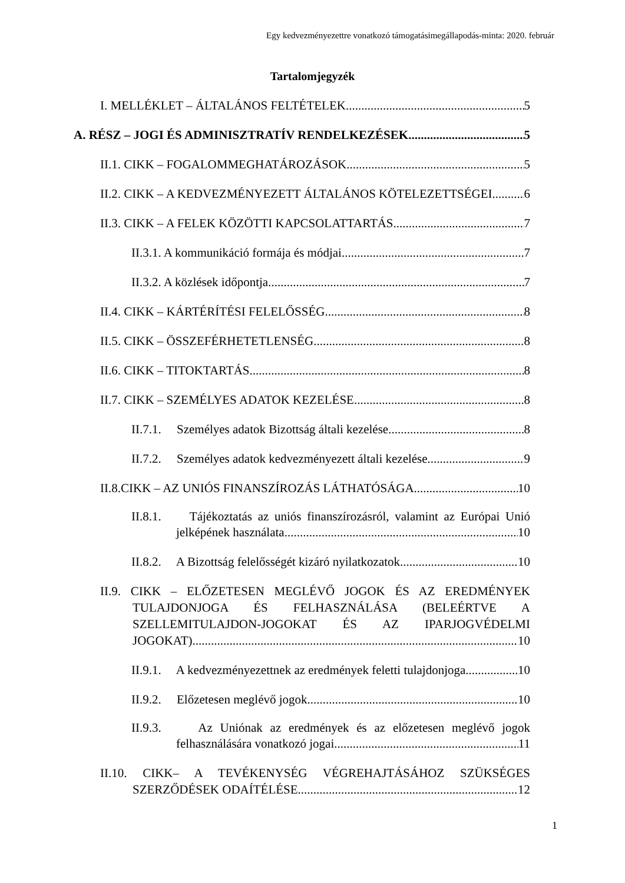Egy kedvezményezettre vonatkozó támogatásimegállapodás-minta: 2020. február
Tartalomjegyzék
I. MELLÉKLET – ÁLTALÁNOS FELTÉTELEK 5
A. RÉSZ – JOGI ÉS ADMINISZTRATÍV RENDELKEZÉSEK 5
II.1. CIKK – FOGALOMMEGHATÁROZÁSOK 5
II.2. CIKK – A KEDVEZMÉNYEZETT ÁLTALÁNOS KÖTELEZETTSÉGEI 6
II.3. CIKK – A FELEK KÖZÖTTI KAPCSOLATTARTÁS 7
II.3.1. A kommunikáció formája és módjai 7
II.3.2. A közlések időpontja 7
II.4. CIKK – KÁRTÉRÍTÉSI FELELŐSSÉG 8
II.5. CIKK – ÖSSZEFÉRHETETLENSÉG 8
II.6. CIKK – TITOKTARTÁS 8
II.7. CIKK – SZEMÉLYES ADATOK KEZELÉSE 8
II.7.1. Személyes adatok Bizottság általi kezelése 8
II.7.2. Személyes adatok kedvezményezett általi kezelése 9
II.8.CIKK – AZ UNIÓS FINANSZÍROZÁS LÁTHATÓSÁGA 10
II.8.1. Tájékoztatás az uniós finanszírozásról, valamint az Európai Unió
jelképének használata 10
II.8.2. A Bizottság felelősségét kizáró nyilatkozatok 10
II.9. CIKK – ELŐZETESEN MEGLÉVŐ JOGOK ÉS AZ EREDMÉNYEK
TULAJDONJOGA ÉS FELHASZNÁLÁSA (BELEÉRTVE A
SZELLEMITULAJDON-JOGOKAT ÉS AZ IPARJOGVÉDELMI
JOGOKAT) 10
II.9.1. A kedvezményezettnek az eredmények feletti tulajdonjoga 10
II.9.2. Előzetesen meglévő jogok 10
II.9.3. Az Uniónak az eredmények és az előzetesen meglévő jogok
felhasználására vonatkozó jogai 11
II.10. CIKK– A TEVÉKENYSÉG VÉGREHAJTÁSÁHOZ SZÜKSÉGES
SZERZŐDÉSEK ODAÍTÉLÉSE 12
1